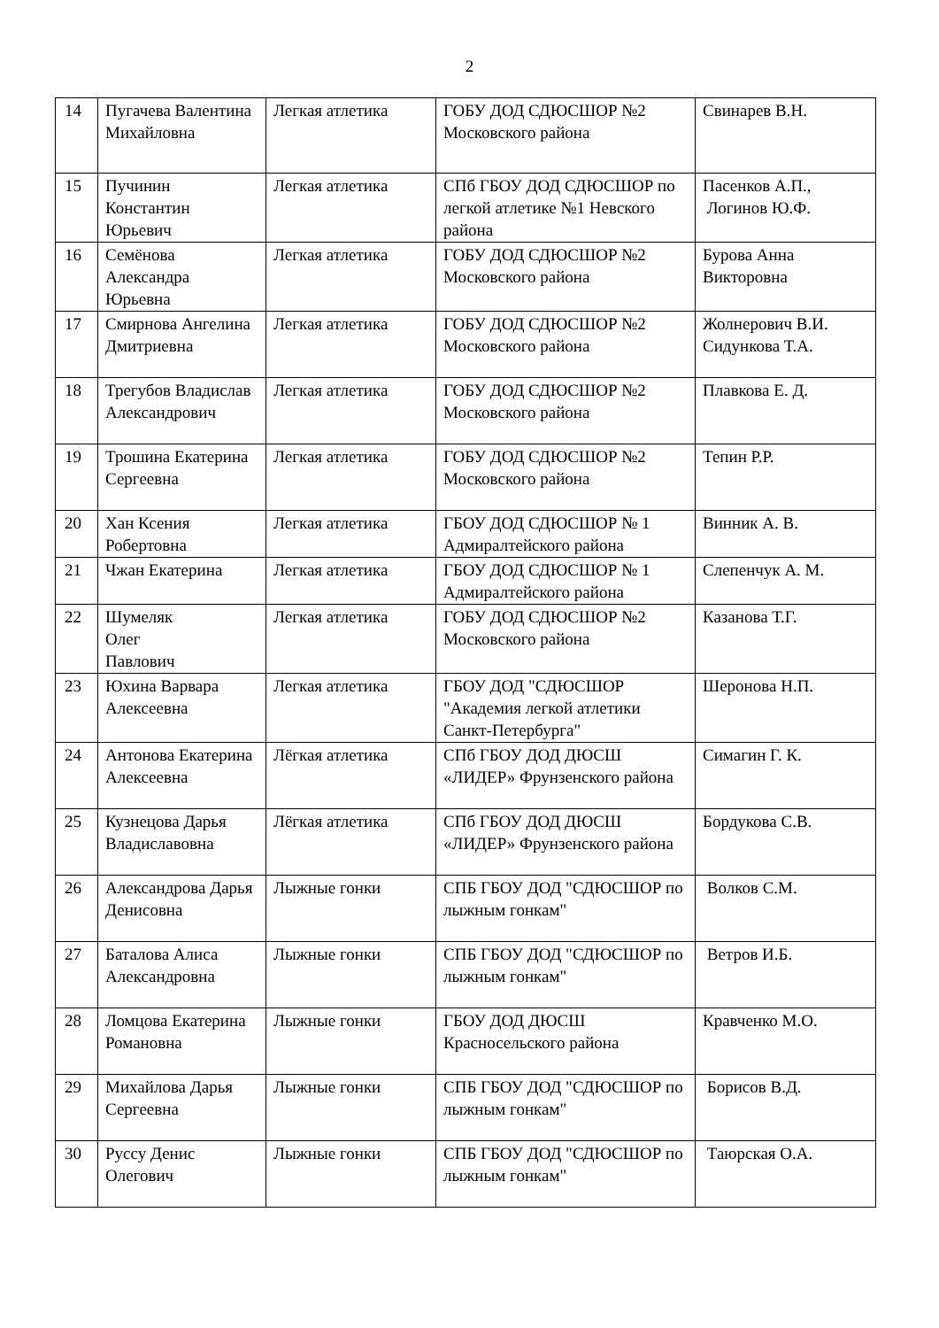2
| 14 | Пугачева Валентина Михайловна | Легкая атлетика | ГОБУ ДОД СДЮСШОР №2 Московского района | Свинарев В.Н. |
| 15 | Пучинин Константин Юрьевич | Легкая атлетика | СПб ГБОУ ДОД СДЮСШОР по легкой атлетике №1 Невского района | Пасенков А.П., Логинов Ю.Ф. |
| 16 | Семёнова Александра Юрьевна | Легкая атлетика | ГОБУ ДОД СДЮСШОР №2 Московского района | Бурова Анна Викторовна |
| 17 | Смирнова Ангелина Дмитриевна | Легкая атлетика | ГОБУ ДОД СДЮСШОР №2 Московского района | Жолнерович В.И. Сидункова Т.А. |
| 18 | Трегубов Владислав Александрович | Легкая атлетика | ГОБУ ДОД СДЮСШОР №2 Московского района | Плавкова Е. Д. |
| 19 | Трошина Екатерина Сергеевна | Легкая атлетика | ГОБУ ДОД СДЮСШОР №2 Московского района | Тепин Р.Р. |
| 20 | Хан Ксения Робертовна | Легкая атлетика | ГБОУ ДОД СДЮСШОР № 1 Адмиралтейского района | Винник А. В. |
| 21 | Чжан Екатерина | Легкая атлетика | ГБОУ ДОД СДЮСШОР № 1 Адмиралтейского района | Слепенчук А. М. |
| 22 | Шумеляк Олег Павлович | Легкая атлетика | ГОБУ ДОД СДЮСШОР №2 Московского района | Казанова Т.Г. |
| 23 | Юхина Варвара Алексеевна | Легкая атлетика | ГБОУ ДОД "СДЮСШОР "Академия легкой атлетики Санкт-Петербурга" | Шеронова Н.П. |
| 24 | Антонова Екатерина Алексеевна | Лёгкая атлетика | СПб ГБОУ ДОД ДЮСШ «ЛИДЕР» Фрунзенского района | Симагин Г. К. |
| 25 | Кузнецова Дарья Владиславовна | Лёгкая атлетика | СПб ГБОУ ДОД ДЮСШ «ЛИДЕР» Фрунзенского района | Бордукова С.В. |
| 26 | Александрова Дарья Денисовна | Лыжные гонки | СПБ ГБОУ ДОД "СДЮСШОР по лыжным гонкам" | Волков С.М. |
| 27 | Баталова Алиса Александровна | Лыжные гонки | СПБ ГБОУ ДОД "СДЮСШОР по лыжным гонкам" | Ветров И.Б. |
| 28 | Ломцова Екатерина Романовна | Лыжные гонки | ГБОУ ДОД ДЮСШ Красносельского района | Кравченко М.О. |
| 29 | Михайлова Дарья Сергеевна | Лыжные гонки | СПБ ГБОУ ДОД "СДЮСШОР по лыжным гонкам" | Борисов В.Д. |
| 30 | Руссу Денис Олегович | Лыжные гонки | СПБ ГБОУ ДОД "СДЮСШОР по лыжным гонкам" | Таюрская О.А. |